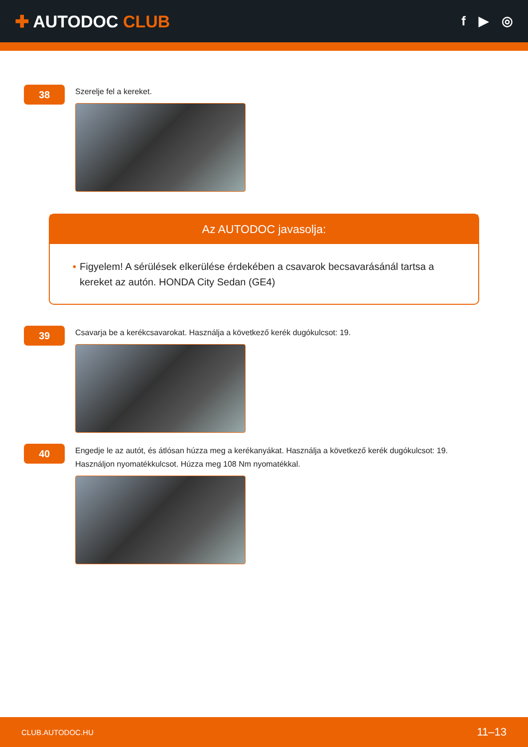✚ AUTODOC CLUB
f ▶ ◎
38
Szerelje fel a kereket.
Az AUTODOC javasolja:
• Figyelem! A sérülések elkerülése érdekében a csavarok becsavarásánál tartsa a kereket az autón. HONDA City Sedan (GE4)
39
Csavarja be a kerékcsavarokat. Használja a következő kerék dugókulcsot: 19.
40
Engedje le az autót, és átlósan húzza meg a kerékanyákat. Használja a következő kerék dugókulcsot: 19.
Használjon nyomatékkulcsot. Húzza meg 108 Nm nyomatékkal.
CLUB.AUTODOC.HU 11–13